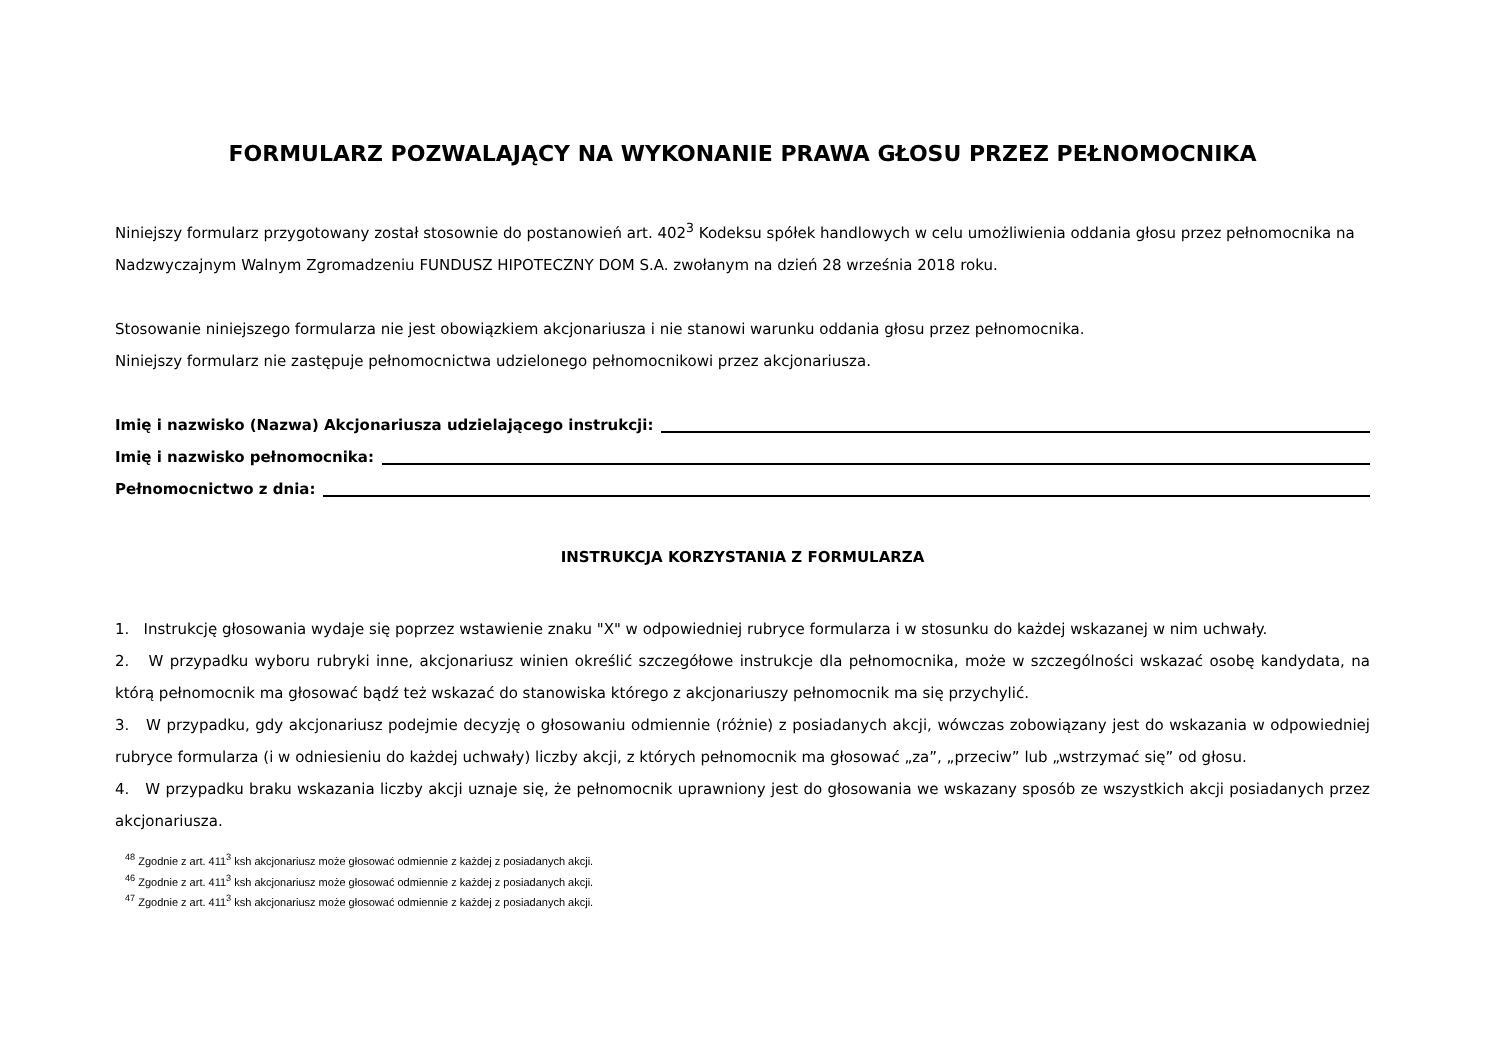FORMULARZ POZWALAJĄCY NA WYKONANIE PRAWA GŁOSU PRZEZ PEŁNOMOCNIKA
Niniejszy formularz przygotowany został stosownie do postanowień art. 402<sup>3</sup> Kodeksu spółek handlowych w celu umożliwienia oddania głosu przez pełnomocnika na Nadzwyczajnym Walnym Zgromadzeniu FUNDUSZ HIPOTECZNY DOM S.A. zwołanym na dzień 28 września 2018 roku.
Stosowanie niniejszego formularza nie jest obowiązkiem akcjonariusza i nie stanowi warunku oddania głosu przez pełnomocnika.
Niniejszy formularz nie zastępuje pełnomocnictwa udzielonego pełnomocnikowi przez akcjonariusza.
Imię i nazwisko (Nazwa) Akcjonariusza udzielającego instrukcji:
Imię i nazwisko pełnomocnika:
Pełnomocnictwo z dnia:
INSTRUKCJA KORZYSTANIA Z FORMULARZA
1. Instrukcję głosowania wydaje się poprzez wstawienie znaku "X" w odpowiedniej rubryce formularza i w stosunku do każdej wskazanej w nim uchwały.
2. W przypadku wyboru rubryki inne, akcjonariusz winien określić szczegółowe instrukcje dla pełnomocnika, może w szczególności wskazać osobę kandydata, na którą pełnomocnik ma głosować bądź też wskazać do stanowiska którego z akcjonariuszy pełnomocnik ma się przychylić.
3. W przypadku, gdy akcjonariusz podejmie decyzję o głosowaniu odmiennie (różnie) z posiadanych akcji, wówczas zobowiązany jest do wskazania w odpowiedniej rubryce formularza (i w odniesieniu do każdej uchwały) liczby akcji, z których pełnomocnik ma głosować „za”, „przeciw” lub „wstrzymać się” od głosu.
4. W przypadku braku wskazania liczby akcji uznaje się, że pełnomocnik uprawniony jest do głosowania we wskazany sposób ze wszystkich akcji posiadanych przez akcjonariusza.
<sup>48</sup> Zgodnie z art. 411<sup>3</sup> ksh akcjonariusz może głosować odmiennie z każdej z posiadanych akcji.
<sup>46</sup> Zgodnie z art. 411<sup>3</sup> ksh akcjonariusz może głosować odmiennie z każdej z posiadanych akcji.
<sup>47</sup> Zgodnie z art. 411<sup>3</sup> ksh akcjonariusz może głosować odmiennie z każdej z posiadanych akcji.